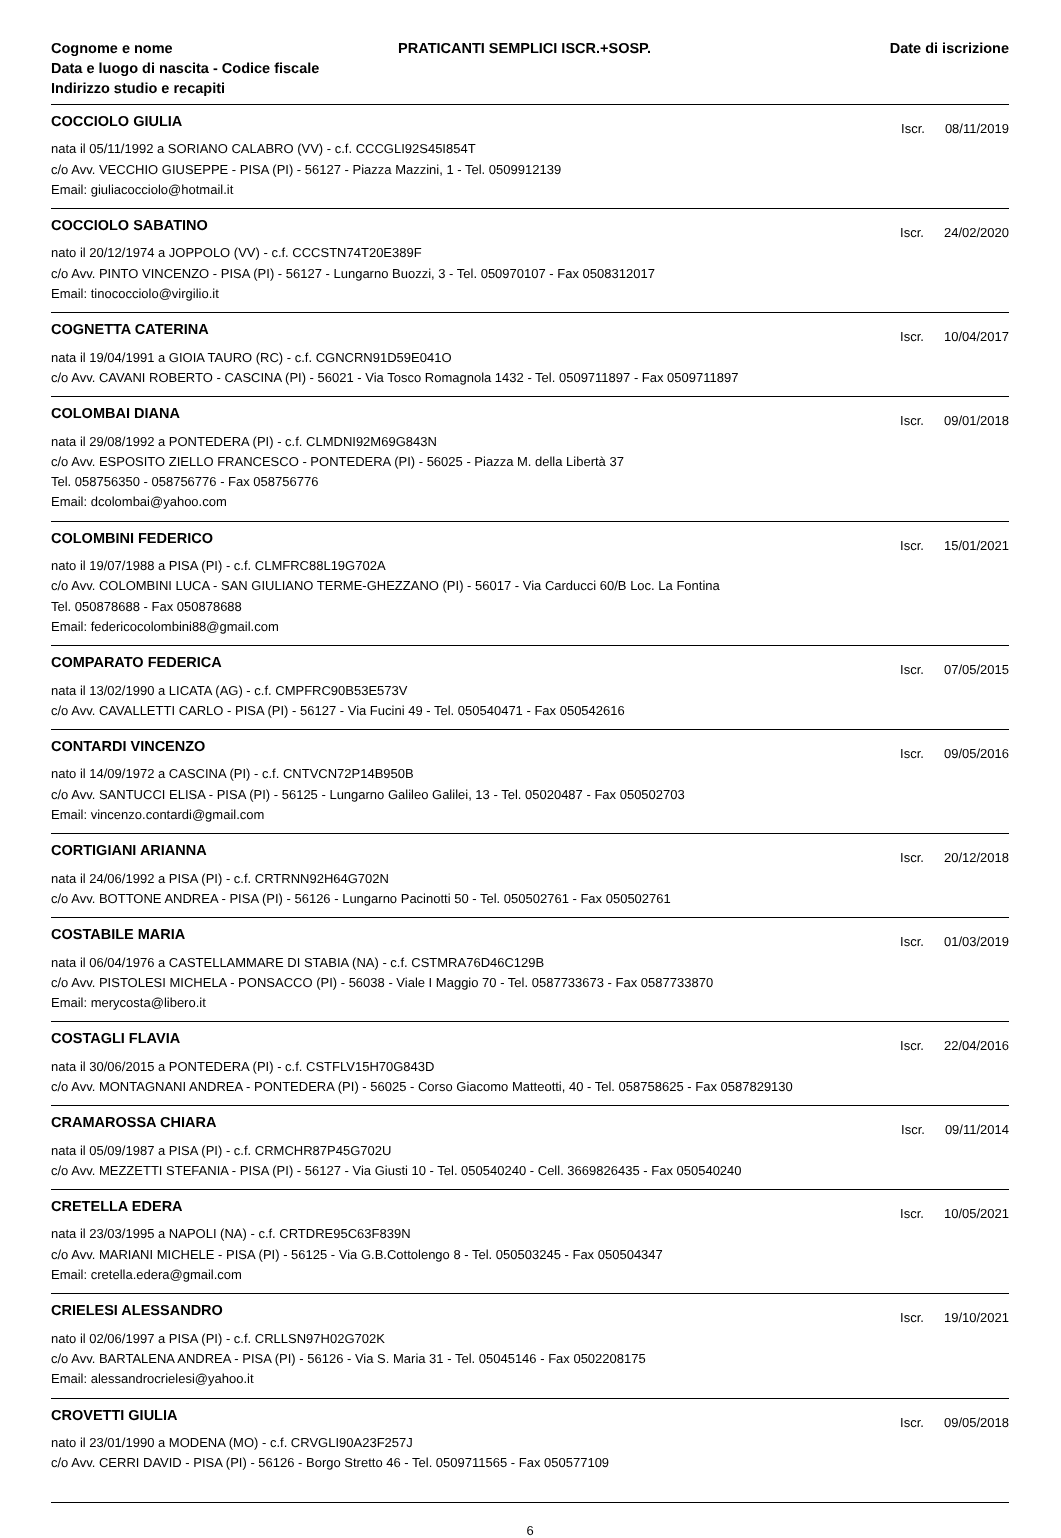Cognome e nome
Data e luogo di nascita - Codice fiscale
Indirizzo studio e recapiti
PRATICANTI SEMPLICI ISCR.+SOSP.
Date di iscrizione
COCCIOLO GIULIA
Iscr. 08/11/2019
nata il 05/11/1992 a SORIANO CALABRO (VV) - c.f. CCCGLI92S45I854T
c/o Avv. VECCHIO GIUSEPPE - PISA (PI) - 56127 - Piazza Mazzini, 1 - Tel. 0509912139
Email: giuliacocciolo@hotmail.it
COCCIOLO SABATINO
Iscr. 24/02/2020
nato il 20/12/1974 a JOPPOLO (VV) - c.f. CCCSTN74T20E389F
c/o Avv. PINTO VINCENZO - PISA (PI) - 56127 - Lungarno Buozzi, 3 - Tel. 050970107 - Fax 0508312017
Email: tinococciolo@virgilio.it
COGNETTA CATERINA
Iscr. 10/04/2017
nata il 19/04/1991 a GIOIA TAURO (RC) - c.f. CGNCRN91D59E041O
c/o Avv. CAVANI ROBERTO - CASCINA (PI) - 56021 - Via Tosco Romagnola 1432 - Tel. 0509711897 - Fax 0509711897
COLOMBAI DIANA
Iscr. 09/01/2018
nata il 29/08/1992 a PONTEDERA (PI) - c.f. CLMDNI92M69G843N
c/o Avv. ESPOSITO ZIELLO FRANCESCO - PONTEDERA (PI) - 56025 - Piazza M. della Libertà 37
Tel. 058756350 - 058756776 - Fax 058756776
Email: dcolombai@yahoo.com
COLOMBINI FEDERICO
Iscr. 15/01/2021
nato il 19/07/1988 a PISA (PI) - c.f. CLMFRC88L19G702A
c/o Avv. COLOMBINI LUCA - SAN GIULIANO TERME-GHEZZANO (PI) - 56017 - Via Carducci 60/B Loc. La Fontina
Tel. 050878688 - Fax 050878688
Email: federicocolombini88@gmail.com
COMPARATO FEDERICA
Iscr. 07/05/2015
nata il 13/02/1990 a LICATA (AG) - c.f. CMPFRC90B53E573V
c/o Avv. CAVALLETTI CARLO - PISA (PI) - 56127 - Via Fucini 49 - Tel. 050540471 - Fax 050542616
CONTARDI VINCENZO
Iscr. 09/05/2016
nato il 14/09/1972 a CASCINA (PI) - c.f. CNTVCN72P14B950B
c/o Avv. SANTUCCI ELISA - PISA (PI) - 56125 - Lungarno Galileo Galilei, 13 - Tel. 05020487 - Fax 050502703
Email: vincenzo.contardi@gmail.com
CORTIGIANI ARIANNA
Iscr. 20/12/2018
nata il 24/06/1992 a PISA (PI) - c.f. CRTRNN92H64G702N
c/o Avv. BOTTONE ANDREA - PISA (PI) - 56126 - Lungarno Pacinotti 50 - Tel. 050502761 - Fax 050502761
COSTABILE MARIA
Iscr. 01/03/2019
nata il 06/04/1976 a CASTELLAMMARE DI STABIA (NA) - c.f. CSTMRA76D46C129B
c/o Avv. PISTOLESI MICHELA - PONSACCO (PI) - 56038 - Viale I Maggio 70 - Tel. 0587733673 - Fax 0587733870
Email: merycosta@libero.it
COSTAGLI FLAVIA
Iscr. 22/04/2016
nata il 30/06/2015 a PONTEDERA (PI) - c.f. CSTFLV15H70G843D
c/o Avv. MONTAGNANI ANDREA - PONTEDERA (PI) - 56025 - Corso Giacomo Matteotti, 40 - Tel. 058758625 - Fax 0587829130
CRAMAROSSA CHIARA
Iscr. 09/11/2014
nata il 05/09/1987 a PISA (PI) - c.f. CRMCHR87P45G702U
c/o Avv. MEZZETTI STEFANIA - PISA (PI) - 56127 - Via Giusti 10 - Tel. 050540240 - Cell. 3669826435 - Fax 050540240
CRETELLA EDERA
Iscr. 10/05/2021
nata il 23/03/1995 a NAPOLI (NA) - c.f. CRTDRE95C63F839N
c/o Avv. MARIANI MICHELE - PISA (PI) - 56125 - Via G.B.Cottolengo 8 - Tel. 050503245 - Fax 050504347
Email: cretella.edera@gmail.com
CRIELESI ALESSANDRO
Iscr. 19/10/2021
nato il 02/06/1997 a PISA (PI) - c.f. CRLLSN97H02G702K
c/o Avv. BARTALENA ANDREA - PISA (PI) - 56126 - Via S. Maria 31 - Tel. 05045146 - Fax 0502208175
Email: alessandrocrielesi@yahoo.it
CROVETTI GIULIA
Iscr. 09/05/2018
nato il 23/01/1990 a MODENA (MO) - c.f. CRVGLI90A23F257J
c/o Avv. CERRI DAVID - PISA (PI) - 56126 - Borgo Stretto 46 - Tel. 0509711565 - Fax 050577109
6